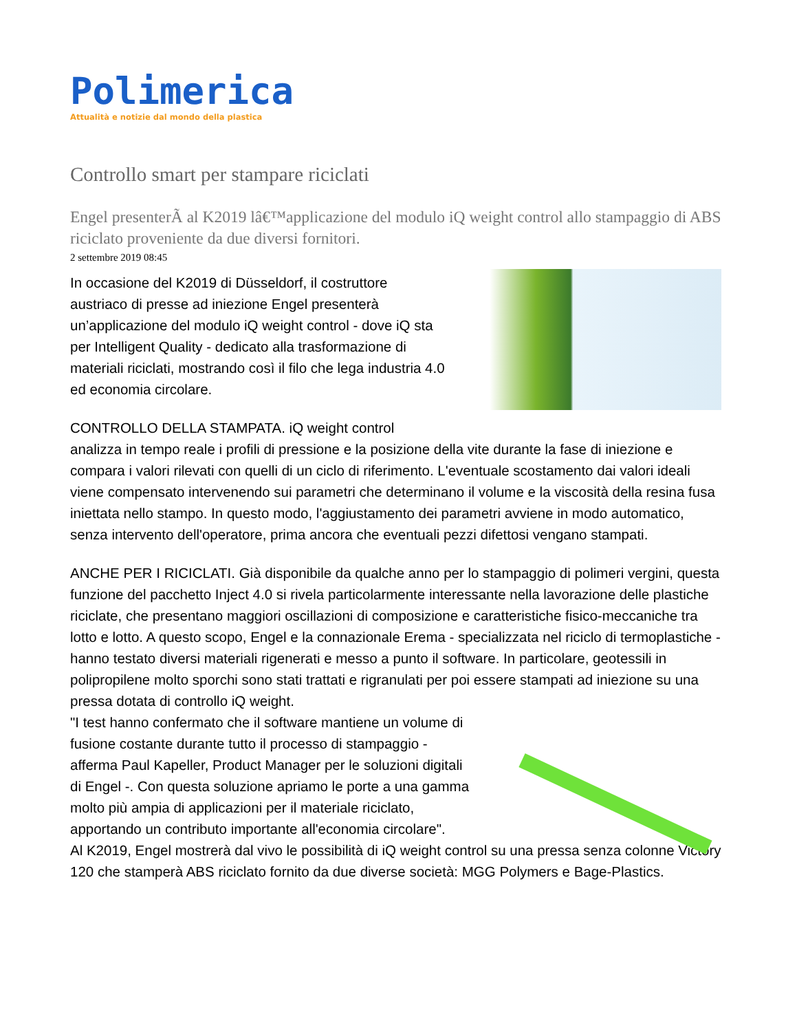Polimerica
Attualità e notizie dal mondo della plastica
Controllo smart per stampare riciclati
Engel presenterÃ al K2019 lâ€™applicazione del modulo iQ weight control allo stampaggio di ABS riciclato proveniente da due diversi fornitori.
2 settembre 2019 08:45
In occasione del K2019 di Düsseldorf, il costruttore
austriaco di presse ad iniezione Engel presenterà
un’applicazione del modulo iQ weight control - dove iQ sta
per Intelligent Quality - dedicato alla trasformazione di
materiali riciclati, mostrando così il filo che lega industria 4.0
ed economia circolare.
CONTROLLO DELLA STAMPATA. iQ weight control
analizza in tempo reale i profili di pressione e la posizione della vite durante la fase di iniezione e compara i valori rilevati con quelli di un ciclo di riferimento. L'eventuale scostamento dai valori ideali viene compensato intervenendo sui parametri che determinano il volume e la viscosità della resina fusa iniettata nello stampo. In questo modo, l'aggiustamento dei parametri avviene in modo automatico, senza intervento dell'operatore, prima ancora che eventuali pezzi difettosi vengano stampati.
ANCHE PER I RICICLATI. Già disponibile da qualche anno per lo stampaggio di polimeri vergini, questa funzione del pacchetto Inject 4.0 si rivela particolarmente interessante nella lavorazione delle plastiche riciclate, che presentano maggiori oscillazioni di composizione e caratteristiche fisico-meccaniche tra lotto e lotto. A questo scopo, Engel e la connazionale Erema - specializzata nel riciclo di termoplastiche - hanno testato diversi materiali rigenerati e messo a punto il software. In particolare, geotessili in polipropilene molto sporchi sono stati trattati e rigranulati per poi essere stampati ad iniezione su una pressa dotata di controllo iQ weight.
"I test hanno confermato che il software mantiene un volume di
fusione costante durante tutto il processo di stampaggio -
afferma Paul Kapeller, Product Manager per le soluzioni digitali
di Engel -. Con questa soluzione apriamo le porte a una gamma
molto più ampia di applicazioni per il materiale riciclato,
apportando un contributo importante all'economia circolare".
Al K2019, Engel mostrerà dal vivo le possibilità di iQ weight control su una pressa senza colonne Victory 120 che stamperà ABS riciclato fornito da due diverse società: MGG Polymers e Bage-Plastics.